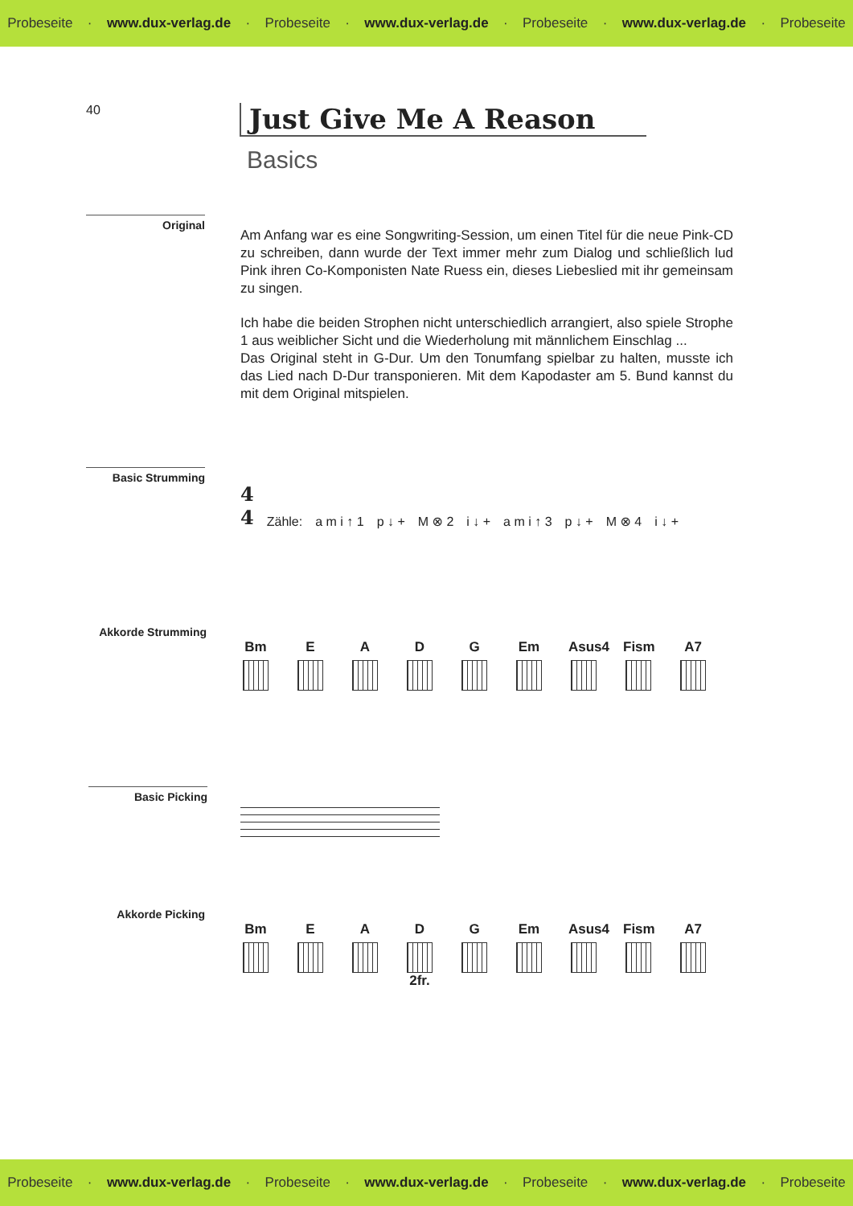Probeseite · www.dux-verlag.de · Probeseite · www.dux-verlag.de · Probeseite · www.dux-verlag.de · Probeseite
40 Just Give Me A Reason
Basics
Original
Am Anfang war es eine Songwriting-Session, um einen Titel für die neue Pink-CD zu schreiben, dann wurde der Text immer mehr zum Dialog und schließlich lud Pink ihren Co-Komponisten Nate Ruess ein, dieses Liebeslied mit ihr gemeinsam zu singen.
Ich habe die beiden Strophen nicht unterschiedlich arrangiert, also spiele Strophe 1 aus weiblicher Sicht und die Wiederholung mit männlichem Einschlag ...
Das Original steht in G-Dur. Um den Tonumfang spielbar zu halten, musste ich das Lied nach D-Dur transponieren. Mit dem Kapodaster am 5. Bund kannst du mit dem Original mitspielen.
Basic Strumming
4
4 Zähle: a m i ↑ 1 p ↓ + M ⊗ 2 i ↓ + a m i ↑ 3 p ↓ + M ⊗ 4 i ↓ +
Akkorde Strumming
Bm E A D G Em Asus4
Fism
A7
Basic Picking
Akkorde Picking
Bm E A D 2fr.
G Em Asus4
Fism
A7
Probeseite · www.dux-verlag.de · Probeseite · www.dux-verlag.de · Probeseite · www.dux-verlag.de · Probeseite